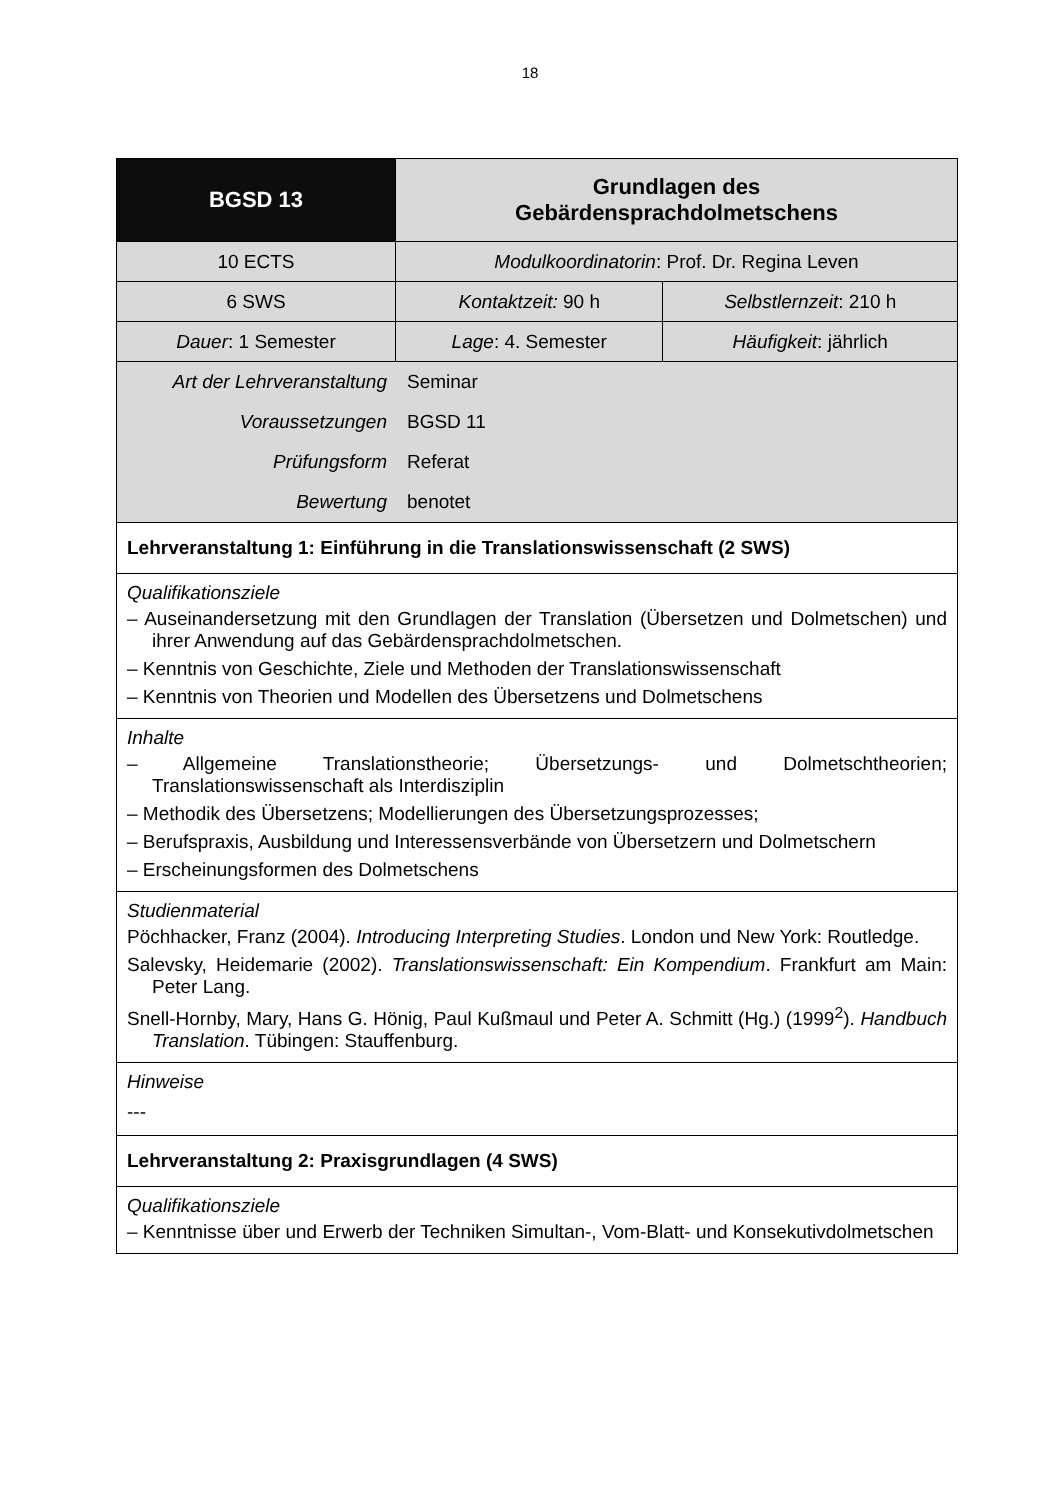18
| BGSD 13 | Grundlagen des Gebärdensprachdolmetschens | |
| 10 ECTS | Modulkoordinatorin : Prof. Dr. Regina Leven | |
| 6 SWS | Kontaktzeit: 90 h | Selbstlernzeit : 210 h |
| Dauer : 1 Semester | Lage : 4. Semester | Häufigkeit : jährlich |
| / Art der Lehrveranstaltung / Seminar / / Voraussetzungen / BGSD 11 / / Prüfungsform / Referat / / Bewertung / benotet / | | |
| Lehrveranstaltung 1: Einführung in die Translationswissenschaft (2 SWS) | | |
| Qualifikationsziele – Auseinandersetzung mit den Grundlagen der Translation (Übersetzen und Dolmetschen) und ihrer Anwendung auf das Gebärdensprachdolmetschen. – Kenntnis von Geschichte, Ziele und Methoden der Translationswissenschaft – Kenntnis von Theorien und Modellen des Übersetzens und Dolmetschens | | |
| Inhalte – Allgemeine Translationstheorie; Übersetzungs- und Dolmetschtheorien; Translationswissenschaft als Interdisziplin – Methodik des Übersetzens; Modellierungen des Übersetzungsprozesses; – Berufspraxis, Ausbildung und Interessensverbände von Übersetzern und Dolmetschern – Erscheinungsformen des Dolmetschens | | |
| Studienmaterial Pöchhacker, Franz (2004). Introducing Interpreting Studies . London und New York: Routledge. Salevsky, Heidemarie (2002). Translationswissenschaft: Ein Kompendium . Frankfurt am Main: Peter Lang. Snell-Hornby, Mary, Hans G. Hönig, Paul Kußmaul und Peter A. Schmitt (Hg.) (1999<sup>2</sup>). Handbuch Translation . Tübingen: Stauffenburg. | | |
| Hinweise --- | | |
| Lehrveranstaltung 2: Praxisgrundlagen (4 SWS) | | |
| Qualifikationsziele – Kenntnisse über und Erwerb der Techniken Simultan-, Vom-Blatt- und Konsekutivdolmetschen | | |